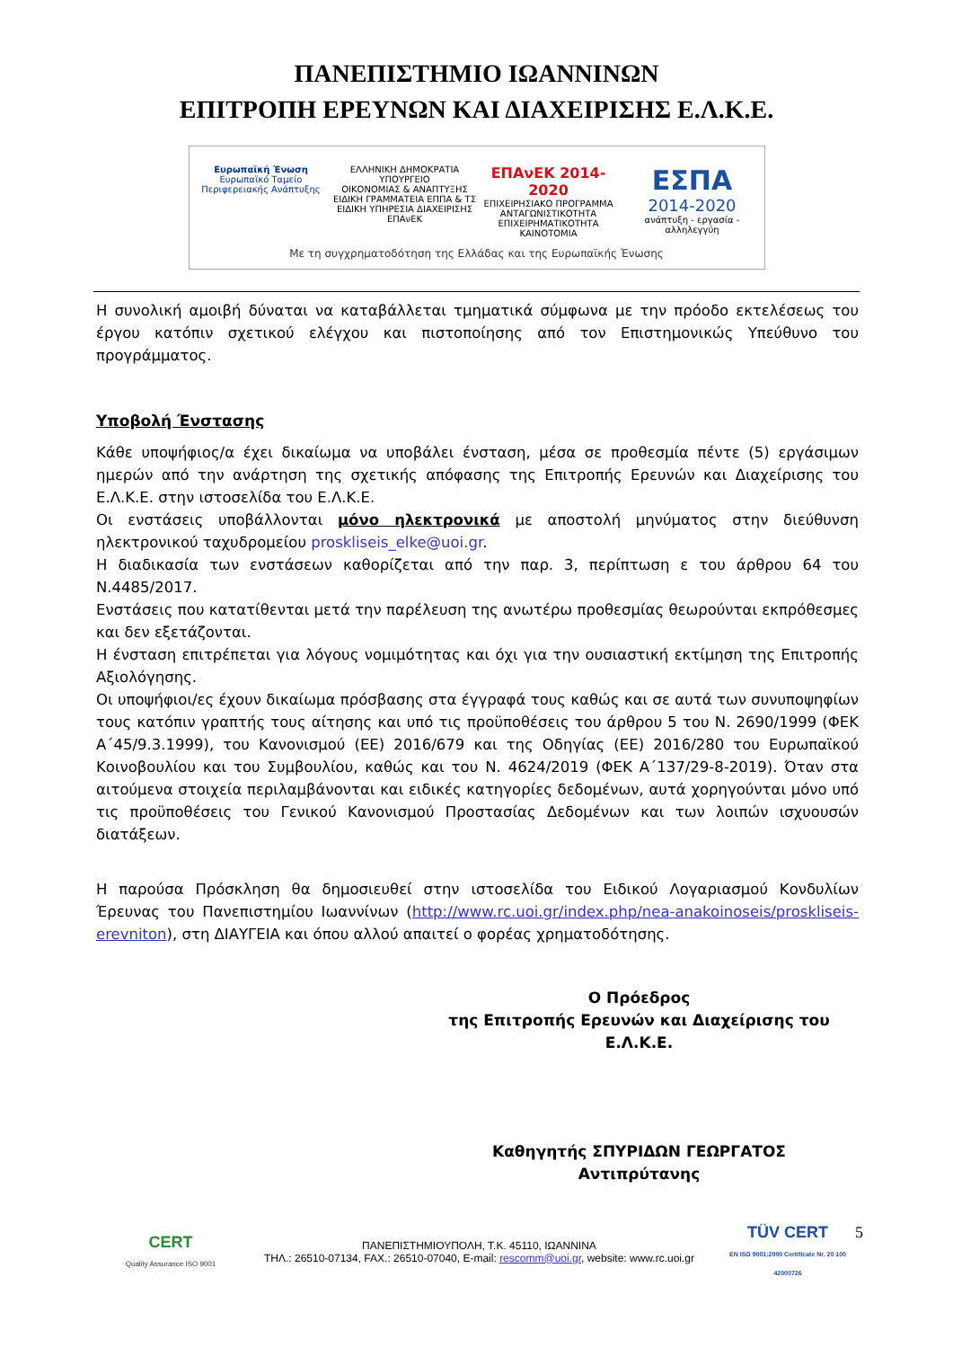ΠΑΝΕΠΙΣΤΗΜΙΟ ΙΩΑΝΝΙΝΩΝ
ΕΠΙΤΡΟΠΗ ΕΡΕΥΝΩΝ ΚΑΙ ΔΙΑΧΕΙΡΙΣΗΣ Ε.Λ.Κ.Ε.
Ευρωπαϊκή Ένωση
Ευρωπαϊκό Ταμείο Περιφερειακής Ανάπτυξης
ΕΛΛΗΝΙΚΗ ΔΗΜΟΚΡΑΤΙΑ
ΥΠΟΥΡΓΕΙΟ
ΟΙΚΟΝΟΜΙΑΣ & ΑΝΑΠΤΥΞΗΣ
ΕΙΔΙΚΗ ΓΡΑΜΜΑΤΕΙΑ ΕΠΠΑ & ΤΣ
ΕΙΔΙΚΗ ΥΠΗΡΕΣΙΑ ΔΙΑΧΕΙΡΙΣΗΣ ΕΠΑνΕΚ
ΕΠΑνΕΚ 2014-2020
ΕΠΙΧΕΙΡΗΣΙΑΚΟ ΠΡΟΓΡΑΜΜΑ
ΑΝΤΑΓΩΝΙΣΤΙΚΟΤΗΤΑ
ΕΠΙΧΕΙΡΗΜΑΤΙΚΟΤΗΤΑ
ΚΑΙΝΟΤΟΜΙΑ
ΕΣΠΑ
2014-2020
ανάπτυξη - εργασία - αλληλεγγύη
Με τη συγχρηματοδότηση της Ελλάδας και της Ευρωπαϊκής Ένωσης
Η συνολική αμοιβή δύναται να καταβάλλεται τμηματικά σύμφωνα με την πρόοδο εκτελέσεως του έργου κατόπιν σχετικού ελέγχου και πιστοποίησης από τον Επιστημονικώς Υπεύθυνο του προγράμματος.
Υποβολή Ένστασης
Κάθε υποψήφιος/α έχει δικαίωμα να υποβάλει ένσταση, μέσα σε προθεσμία πέντε (5) εργάσιμων ημερών από την ανάρτηση της σχετικής απόφασης της Επιτροπής Ερευνών και Διαχείρισης του Ε.Λ.Κ.Ε. στην ιστοσελίδα του Ε.Λ.Κ.Ε.
Οι ενστάσεις υποβάλλονται μόνο ηλεκτρονικά με αποστολή μηνύματος στην διεύθυνση ηλεκτρονικού ταχυδρομείου proskliseis_elke@uoi.gr.
Η διαδικασία των ενστάσεων καθορίζεται από την παρ. 3, περίπτωση ε του άρθρου 64 του Ν.4485/2017.
Ενστάσεις που κατατίθενται μετά την παρέλευση της ανωτέρω προθεσμίας θεωρούνται εκπρόθεσμες και δεν εξετάζονται.
Η ένσταση επιτρέπεται για λόγους νομιμότητας και όχι για την ουσιαστική εκτίμηση της Επιτροπής Αξιολόγησης.
Οι υποψήφιοι/ες έχουν δικαίωμα πρόσβασης στα έγγραφά τους καθώς και σε αυτά των συνυποψηφίων τους κατόπιν γραπτής τους αίτησης και υπό τις προϋποθέσεις του άρθρου 5 του Ν. 2690/1999 (ΦΕΚ Α΄45/9.3.1999), του Κανονισμού (ΕΕ) 2016/679 και της Οδηγίας (ΕΕ) 2016/280 του Ευρωπαϊκού Κοινοβουλίου και του Συμβουλίου, καθώς και του Ν. 4624/2019 (ΦΕΚ Α΄137/29-8-2019). Όταν στα αιτούμενα στοιχεία περιλαμβάνονται και ειδικές κατηγορίες δεδομένων, αυτά χορηγούνται μόνο υπό τις προϋποθέσεις του Γενικού Κανονισμού Προστασίας Δεδομένων και των λοιπών ισχυουσών διατάξεων.
Η παρούσα Πρόσκληση θα δημοσιευθεί στην ιστοσελίδα του Ειδικού Λογαριασμού Κονδυλίων Έρευνας του Πανεπιστημίου Ιωαννίνων (http://www.rc.uoi.gr/index.php/nea-anakoinoseis/proskliseis-erevniton), στη ΔΙΑΥΓΕΙΑ και όπου αλλού απαιτεί ο φορέας χρηματοδότησης.
Ο Πρόεδρος
της Επιτροπής Ερευνών και Διαχείρισης του
Ε.Λ.Κ.Ε.
Καθηγητής ΣΠΥΡΙΔΩΝ ΓΕΩΡΓΑΤΟΣ
Αντιπρύτανης
CERT
Quality Assurance ISO 9001
ΠΑΝΕΠΙΣΤΗΜΙΟΥΠΟΛΗ, Τ.Κ. 45110, ΙΩΑΝΝΙΝΑ
ΤΗΛ.: 26510-07134, FAX.: 26510-07040, E-mail: rescomm@uoi.gr, website: www.rc.uoi.gr
TÜV CERT
EN ISO 9001:2000 Certificate Nr. 20 100 42000726
5